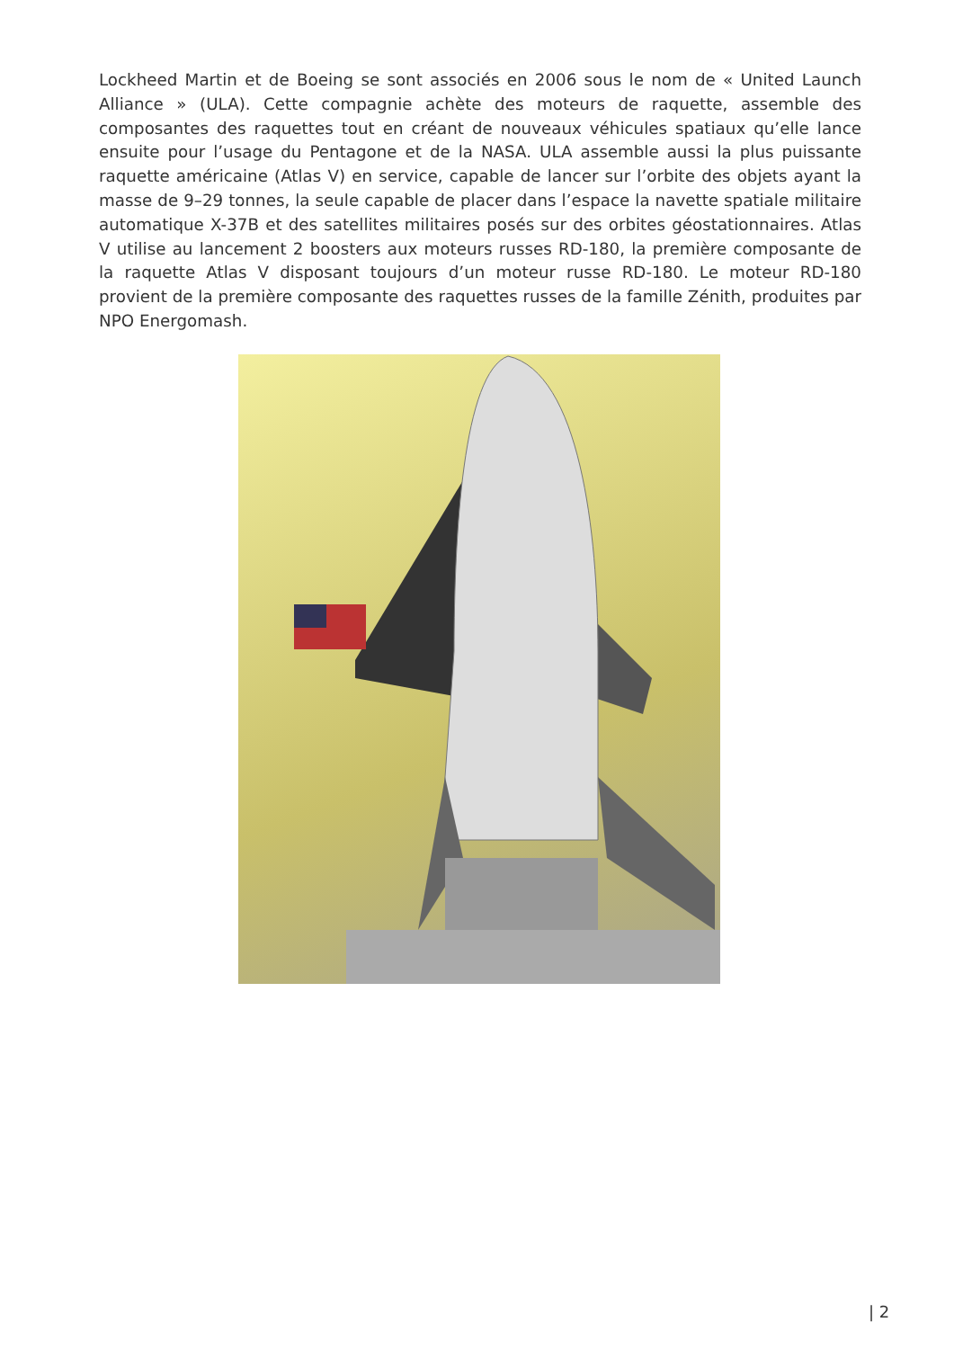Lockheed Martin et de Boeing se sont associés en 2006 sous le nom de « United Launch Alliance » (ULA). Cette compagnie achète des moteurs de raquette, assemble des composantes des raquettes tout en créant de nouveaux véhicules spatiaux qu’elle lance ensuite pour l’usage du Pentagone et de la NASA. ULA assemble aussi la plus puissante raquette américaine (Atlas V) en service, capable de lancer sur l’orbite des objets ayant la masse de 9–29 tonnes, la seule capable de placer dans l’espace la navette spatiale militaire automatique X-37B et des satellites militaires posés sur des orbites géostationnaires. Atlas V utilise au lancement 2 boosters aux moteurs russes RD-180, la première composante de la raquette Atlas V disposant toujours d’un moteur russe RD-180. Le moteur RD-180 provient de la première composante des raquettes russes de la famille Zénith, produites par NPO Energomash.
| 2